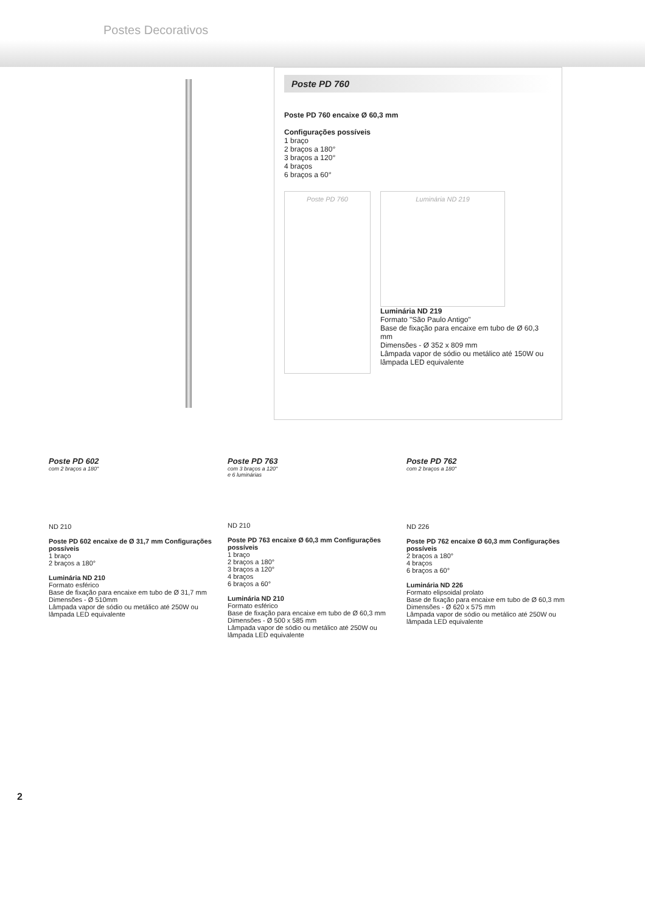Postes Decorativos
Poste PD 760
Poste PD 760 encaixe Ø 60,3 mm
Configurações possíveis
1 braço
2 braços a 180°
3 braços a 120°
4 braços
6 braços a 60°
Poste PD 760
Luminária ND 219
Luminária ND 219
Formato "São Paulo Antigo"
Base de fixação para encaixe em tubo de Ø 60,3 mm
Dimensões - Ø 352 x 809 mm
Lâmpada vapor de sódio ou metálico até 150W ou lâmpada LED equivalente
Poste PD 602
com 2 braços a 180°
ND 210
Poste PD 602 encaixe de Ø 31,7 mm Configurações possíveis
1 braço
2 braços a 180°
Luminária ND 210
Formato esférico
Base de fixação para encaixe em tubo de Ø 31,7 mm
Dimensões - Ø 510mm
Lâmpada vapor de sódio ou metálico até 250W ou lâmpada LED equivalente
Poste PD 763
com 3 braços a 120°
e 6 luminárias
ND 210
Poste PD 763 encaixe Ø 60,3 mm Configurações possíveis
1 braço
2 braços a 180°
3 braços a 120°
4 braços
6 braços a 60°
Luminária ND 210
Formato esférico
Base de fixação para encaixe em tubo de Ø 60,3 mm
Dimensões - Ø 500 x 585 mm
Lâmpada vapor de sódio ou metálico até 250W ou lâmpada LED equivalente
Poste PD 762
com 2 braços a 180°
ND 226
Poste PD 762 encaixe Ø 60,3 mm Configurações possíveis
2 braços a 180°
4 braços
6 braços a 60°
Luminária ND 226
Formato elipsoidal prolato
Base de fixação para encaixe em tubo de Ø 60,3 mm
Dimensões - Ø 620 x 575 mm
Lâmpada vapor de sódio ou metálico até 250W ou lâmpada LED equivalente
2